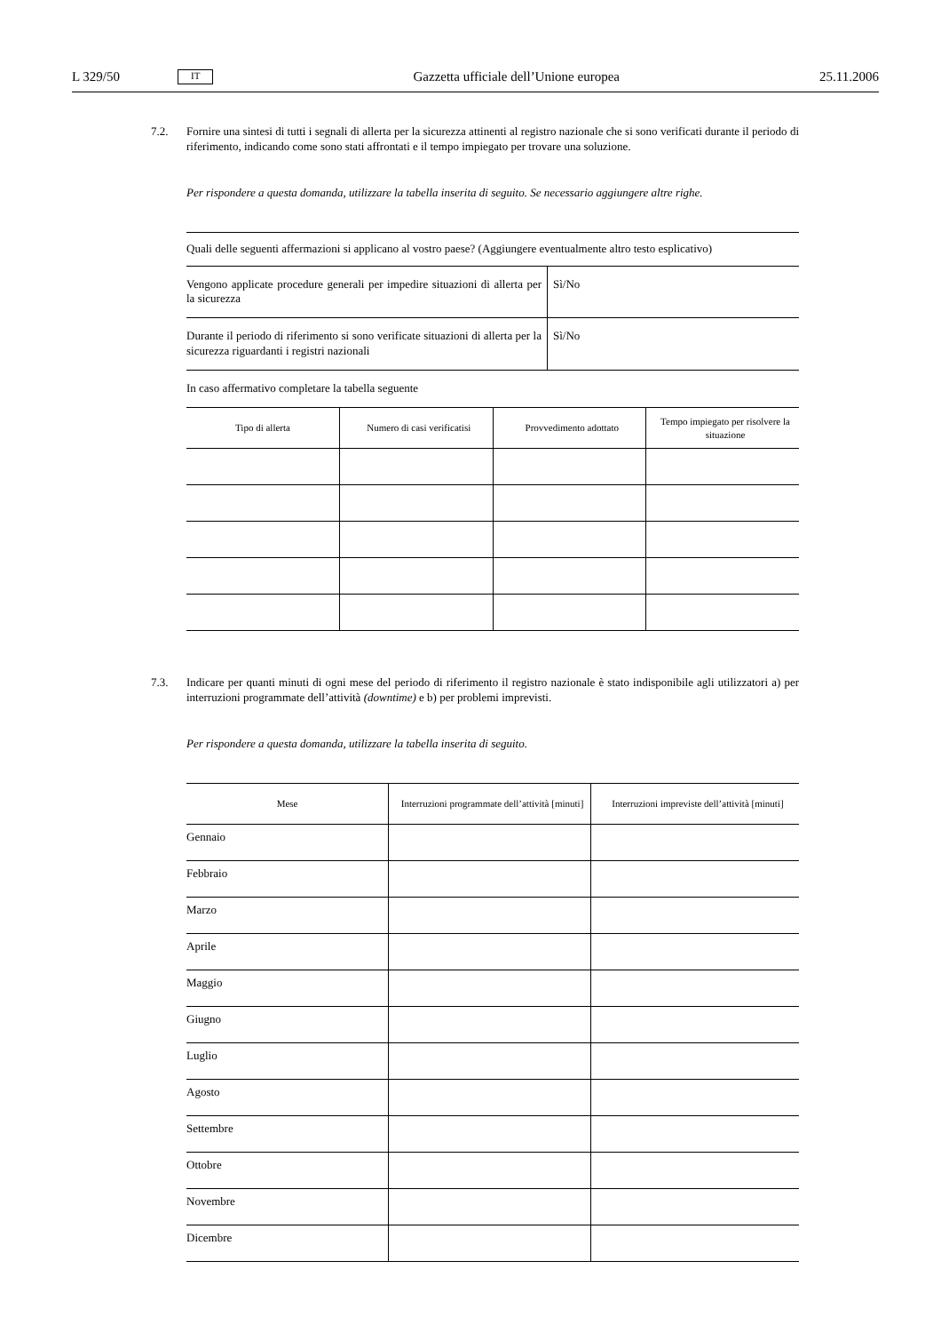L 329/50 IT Gazzetta ufficiale dell’Unione europea 25.11.2006
7.2. Fornire una sintesi di tutti i segnali di allerta per la sicurezza attinenti al registro nazionale che si sono verificati durante il periodo di riferimento, indicando come sono stati affrontati e il tempo impiegato per trovare una soluzione.
Per rispondere a questa domanda, utilizzare la tabella inserita di seguito. Se necessario aggiungere altre righe.
| Quali delle seguenti affermazioni si applicano al vostro paese? (Aggiungere eventualmente altro testo esplicativo) | |
| Vengono applicate procedure generali per impedire situazioni di allerta per la sicurezza | Sì/No |
| Durante il periodo di riferimento si sono verificate situazioni di allerta per la sicurezza riguardanti i registri nazionali | Sì/No |
In caso affermativo completare la tabella seguente
| Tipo di allerta | Numero di casi verificatisi | Provvedimento adottato | Tempo impiegato per risolvere la situazione |
| --- | --- | --- | --- |
7.3. Indicare per quanti minuti di ogni mese del periodo di riferimento il registro nazionale è stato indisponibile agli utilizzatori a) per interruzioni programmate dell’attività (downtime) e b) per problemi imprevisti.
Per rispondere a questa domanda, utilizzare la tabella inserita di seguito.
| Mese | Interruzioni programmate dell’attività [minuti] | Interruzioni impreviste dell’attività [minuti] |
| --- | --- | --- |
| Gennaio | | |
| Febbraio | | |
| Marzo | | |
| Aprile | | |
| Maggio | | |
| Giugno | | |
| Luglio | | |
| Agosto | | |
| Settembre | | |
| Ottobre | | |
| Novembre | | |
| Dicembre | | |